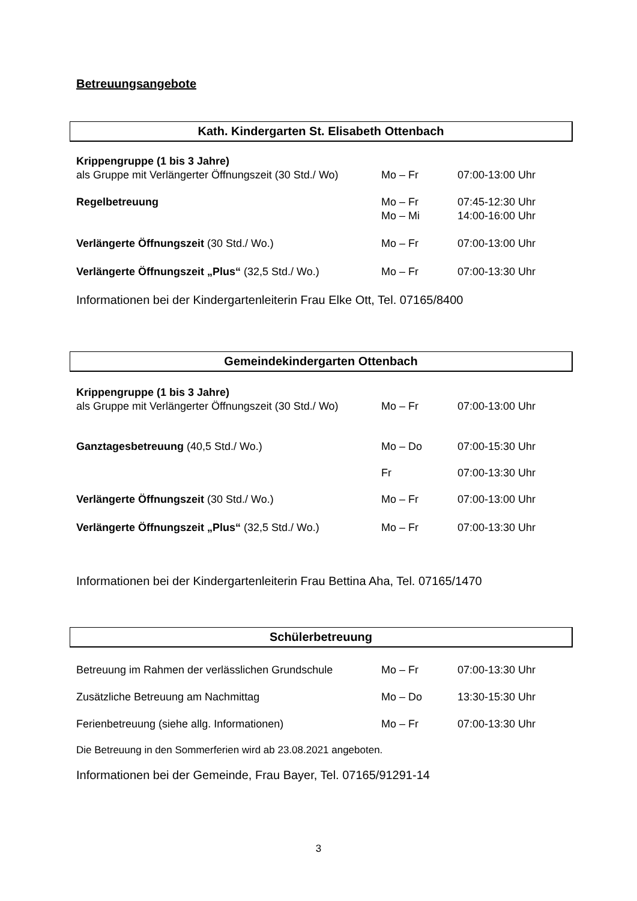Betreuungsangebote
Kath. Kindergarten St. Elisabeth Ottenbach
| Krippengruppe (1 bis 3 Jahre) | | |
| als Gruppe mit Verlängerter Öffnungszeit (30 Std./ Wo) | Mo – Fr | 07:00-13:00 Uhr |
| Regelbetreuung | Mo – Fr | 07:45-12:30 Uhr |
| | Mo – Mi | 14:00-16:00 Uhr |
| Verlängerte Öffnungszeit (30 Std./ Wo.) | Mo – Fr | 07:00-13:00 Uhr |
| Verlängerte Öffnungszeit „Plus“ (32,5 Std./ Wo.) | Mo – Fr | 07:00-13:30 Uhr |
Informationen bei der Kindergartenleiterin Frau Elke Ott, Tel. 07165/8400
Gemeindekindergarten Ottenbach
| Krippengruppe (1 bis 3 Jahre) | | |
| als Gruppe mit Verlängerter Öffnungszeit (30 Std./ Wo) | Mo – Fr | 07:00-13:00 Uhr |
| Ganztagesbetreuung (40,5 Std./ Wo.) | Mo – Do | 07:00-15:30 Uhr |
| | Fr | 07:00-13:30 Uhr |
| Verlängerte Öffnungszeit (30 Std./ Wo.) | Mo – Fr | 07:00-13:00 Uhr |
| Verlängerte Öffnungszeit „Plus“ (32,5 Std./ Wo.) | Mo – Fr | 07:00-13:30 Uhr |
Informationen bei der Kindergartenleiterin Frau Bettina Aha, Tel. 07165/1470
Schülerbetreuung
| Betreuung im Rahmen der verlässlichen Grundschule | Mo – Fr | 07:00-13:30 Uhr |
| Zusätzliche Betreuung am Nachmittag | Mo – Do | 13:30-15:30 Uhr |
| Ferienbetreuung (siehe allg. Informationen) | Mo – Fr | 07:00-13:30 Uhr |
Die Betreuung in den Sommerferien wird ab 23.08.2021 angeboten.
Informationen bei der Gemeinde, Frau Bayer, Tel. 07165/91291-14
3